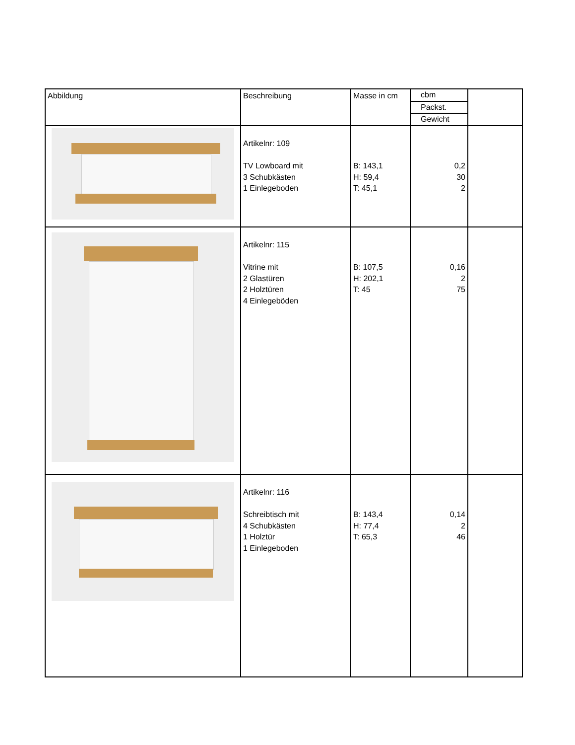| Abbildung | Beschreibung | Masse in cm | cbm Packst. Gewicht | |
| | Artikelnr: 109 TV Lowboard mit 3 Schubkästen 1 Einlegeboden | B: 143,1 H: 59,4 T: 45,1 | 0,2 30 2 | |
| | Artikelnr: 115 Vitrine mit 2 Glastüren 2 Holztüren 4 Einlegeböden | B: 107,5 H: 202,1 T: 45 | 0,16 2 75 | |
| | Artikelnr: 116 Schreibtisch mit 4 Schubkästen 1 Holztür 1 Einlegeboden | B: 143,4 H: 77,4 T: 65,3 | 0,14 2 46 | |